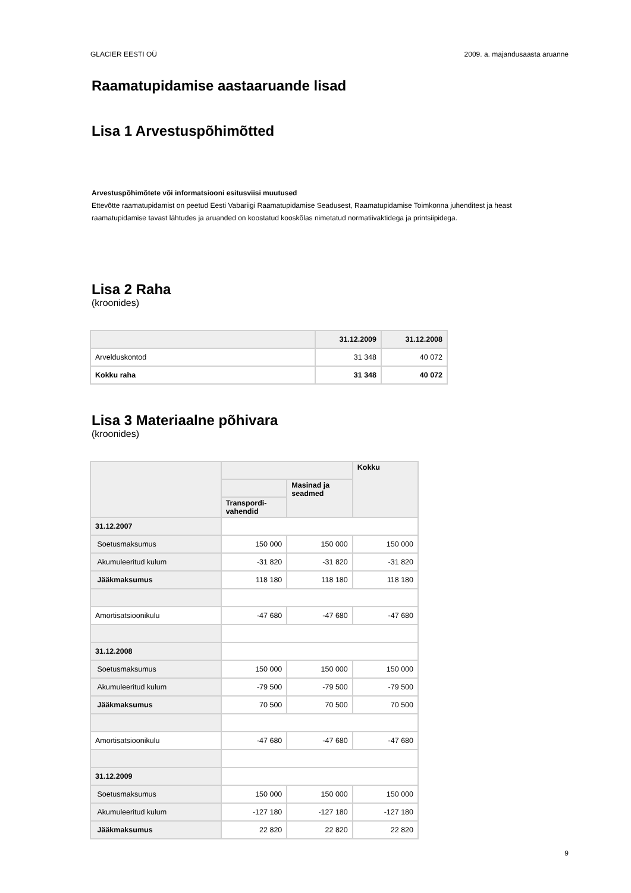GLACIER EESTI OÜ 2009. a. majandusaasta aruanne
Raamatupidamise aastaaruande lisad
Lisa 1 Arvestuspõhimõtted
Arvestuspõhimõtete või informatsiooni esitusviisi muutused
Ettevõtte raamatupidamist on peetud Eesti Vabariigi Raamatupidamise Seadusest, Raamatupidamise Toimkonna juhenditest ja heast raamatupidamise tavast lähtudes ja aruanded on koostatud kooskõlas nimetatud normatiivaktidega ja printsiipidega.
Lisa 2 Raha
(kroonides)
| | 31.12.2009 | 31.12.2008 |
| --- | --- | --- |
| Arvelduskontod | 31 348 | 40 072 |
| Kokku raha | 31 348 | 40 072 |
Lisa 3 Materiaalne põhivara
(kroonides)
| | | | Kokku |
| --- | --- | --- | --- |
| | | Masinad ja seadmed | |
| | Transpordi-vahendid | | |
| 31.12.2007 | | | |
| Soetusmaksumus | 150 000 | 150 000 | 150 000 |
| Akumuleeritud kulum | -31 820 | -31 820 | -31 820 |
| Jääkmaksumus | 118 180 | 118 180 | 118 180 |
| Amortisatsioonikulu | -47 680 | -47 680 | -47 680 |
| 31.12.2008 | | | |
| Soetusmaksumus | 150 000 | 150 000 | 150 000 |
| Akumuleeritud kulum | -79 500 | -79 500 | -79 500 |
| Jääkmaksumus | 70 500 | 70 500 | 70 500 |
| Amortisatsioonikulu | -47 680 | -47 680 | -47 680 |
| 31.12.2009 | | | |
| Soetusmaksumus | 150 000 | 150 000 | 150 000 |
| Akumuleeritud kulum | -127 180 | -127 180 | -127 180 |
| Jääkmaksumus | 22 820 | 22 820 | 22 820 |
9